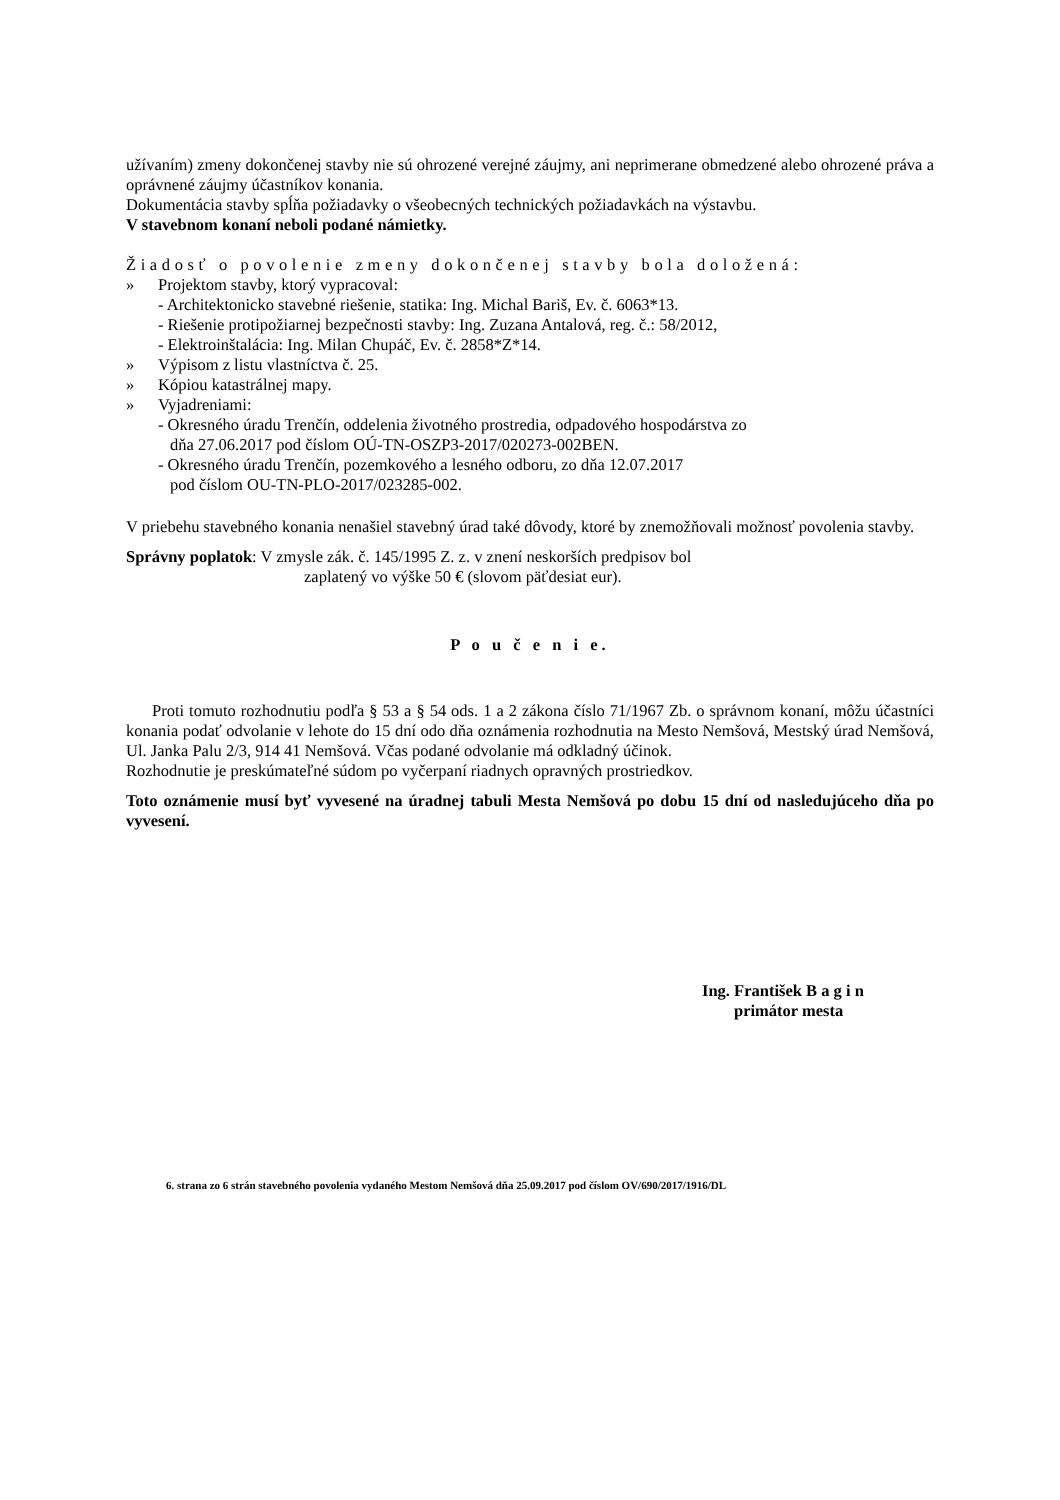užívaním) zmeny dokončenej stavby nie sú ohrozené verejné záujmy, ani neprimerane obmedzené alebo ohrozené práva a oprávnené záujmy účastníkov konania.
Dokumentácia stavby spĺňa požiadavky o všeobecných technických požiadavkách na výstavbu.
V stavebnom konaní neboli podané námietky.
Žiadosť o povolenie zmeny dokončenej stavby bola doložená:
» Projektom stavby, ktorý vypracoval:
- Architektonicko stavebné riešenie, statika: Ing. Michal Bariš, Ev. č. 6063*13.
- Riešenie protipožiarnej bezpečnosti stavby: Ing. Zuzana Antalová, reg. č.: 58/2012,
- Elektroinštalácia: Ing. Milan Chupáč, Ev. č. 2858*Z*14.
» Výpisom z listu vlastníctva č. 25.
» Kópiou katastrálnej mapy.
» Vyjadreniami:
- Okresného úradu Trenčín, oddelenia životného prostredia, odpadového hospodárstva zo
dňa 27.06.2017 pod číslom OÚ-TN-OSZP3-2017/020273-002BEN.
- Okresného úradu Trenčín, pozemkového a lesného odboru, zo dňa 12.07.2017
pod číslom OU-TN-PLO-2017/023285-002.
V priebehu stavebného konania nenašiel stavebný úrad také dôvody, ktoré by znemožňovali možnosť povolenia stavby.
Správny poplatok: V zmysle zák. č. 145/1995 Z. z. v znení neskorších predpisov bol
zaplatený vo výške 50 € (slovom päťdesiat eur).
P o u č e n i e.
Proti tomuto rozhodnutiu podľa § 53 a § 54 ods. 1 a 2 zákona číslo 71/1967 Zb. o správnom konaní, môžu účastníci konania podať odvolanie v lehote do 15 dní odo dňa oznámenia rozhodnutia na Mesto Nemšová, Mestský úrad Nemšová, Ul. Janka Palu 2/3, 914 41 Nemšová. Včas podané odvolanie má odkladný účinok.
Rozhodnutie je preskúmateľné súdom po vyčerpaní riadnych opravných prostriedkov.
Toto oznámenie musí byť vyvesené na úradnej tabuli Mesta Nemšová po dobu 15 dní od nasledujúceho dňa po vyvesení.
Ing. František B a g i n
primátor mesta
6. strana zo 6 strán stavebného povolenia vydaného Mestom Nemšová dňa 25.09.2017 pod číslom OV/690/2017/1916/DL